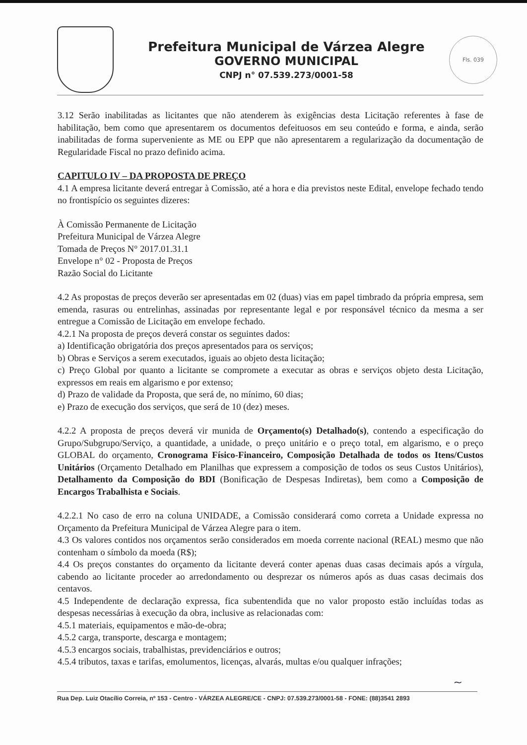Prefeitura Municipal de Várzea Alegre
GOVERNO MUNICIPAL
CNPJ n° 07.539.273/0001-58
Fls. 039
3.12 Serão inabilitadas as licitantes que não atenderem às exigências desta Licitação referentes à fase de habilitação, bem como que apresentarem os documentos defeituosos em seu conteúdo e forma, e ainda, serão inabilitadas de forma superveniente as ME ou EPP que não apresentarem a regularização da documentação de Regularidade Fiscal no prazo definido acima.
CAPITULO IV – DA PROPOSTA DE PREÇO
4.1 A empresa licitante deverá entregar à Comissão, até a hora e dia previstos neste Edital, envelope fechado tendo no frontispício os seguintes dizeres:
À Comissão Permanente de Licitação
Prefeitura Municipal de Várzea Alegre
Tomada de Preços N° 2017.01.31.1
Envelope n° 02 - Proposta de Preços
Razão Social do Licitante
4.2 As propostas de preços deverão ser apresentadas em 02 (duas) vias em papel timbrado da própria empresa, sem emenda, rasuras ou entrelinhas, assinadas por representante legal e por responsável técnico da mesma a ser entregue a Comissão de Licitação em envelope fechado.
4.2.1 Na proposta de preços deverá constar os seguintes dados:
a) Identificação obrigatória dos preços apresentados para os serviços;
b) Obras e Serviços a serem executados, iguais ao objeto desta licitação;
c) Preço Global por quanto a licitante se compromete a executar as obras e serviços objeto desta Licitação, expressos em reais em algarismo e por extenso;
d) Prazo de validade da Proposta, que será de, no mínimo, 60 dias;
e) Prazo de execução dos serviços, que será de 10 (dez) meses.
4.2.2 A proposta de preços deverá vir munida de Orçamento(s) Detalhado(s), contendo a especificação do Grupo/Subgrupo/Serviço, a quantidade, a unidade, o preço unitário e o preço total, em algarismo, e o preço GLOBAL do orçamento, Cronograma Físico-Financeiro, Composição Detalhada de todos os Itens/Custos Unitários (Orçamento Detalhado em Planilhas que expressem a composição de todos os seus Custos Unitários), Detalhamento da Composição do BDI (Bonificação de Despesas Indiretas), bem como a Composição de Encargos Trabalhista e Sociais.
4.2.2.1 No caso de erro na coluna UNIDADE, a Comissão considerará como correta a Unidade expressa no Orçamento da Prefeitura Municipal de Várzea Alegre para o item.
4.3 Os valores contidos nos orçamentos serão considerados em moeda corrente nacional (REAL) mesmo que não contenham o símbolo da moeda (R$);
4.4 Os preços constantes do orçamento da licitante deverá conter apenas duas casas decimais após a vírgula, cabendo ao licitante proceder ao arredondamento ou desprezar os números após as duas casas decimais dos centavos.
4.5 Independente de declaração expressa, fica subentendida que no valor proposto estão incluídas todas as despesas necessárias à execução da obra, inclusive as relacionadas com:
4.5.1 materiais, equipamentos e mão-de-obra;
4.5.2 carga, transporte, descarga e montagem;
4.5.3 encargos sociais, trabalhistas, previdenciários e outros;
4.5.4 tributos, taxas e tarifas, emolumentos, licenças, alvarás, multas e/ou qualquer infrações;
~
Rua Dep. Luiz Otacílio Correia, nº 153 - Centro - VÁRZEA ALEGRE/CE - CNPJ: 07.539.273/0001-58 - FONE: (88)3541 2893